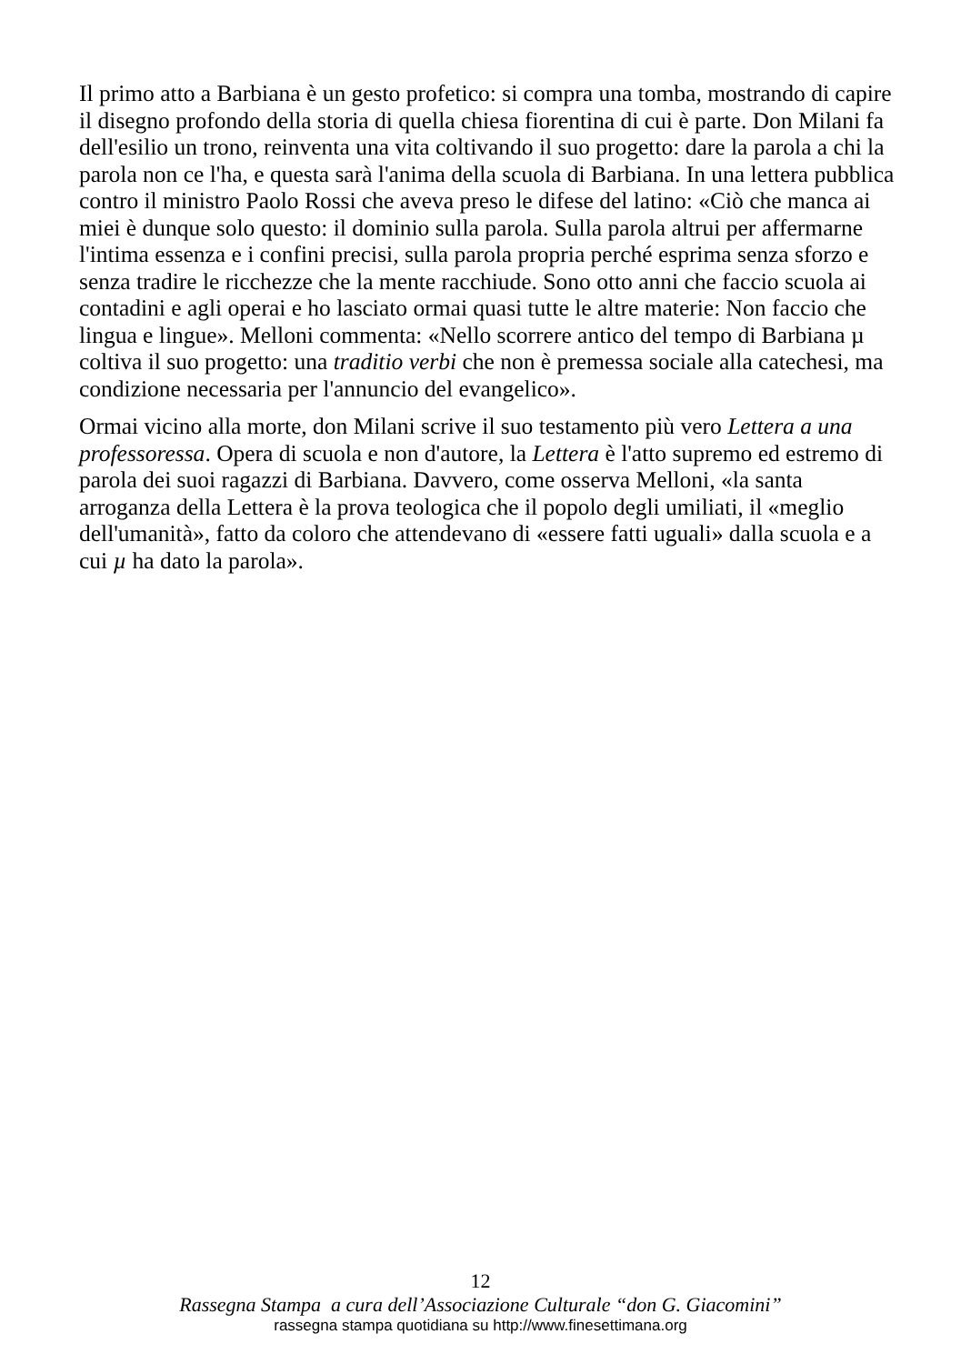Il primo atto a Barbiana è un gesto profetico: si compra una tomba, mostrando di capire il disegno profondo della storia di quella chiesa fiorentina di cui è parte. Don Milani fa dell'esilio un trono, reinventa una vita coltivando il suo progetto: dare la parola a chi la parola non ce l'ha, e questa sarà l'anima della scuola di Barbiana. In una lettera pubblica contro il ministro Paolo Rossi che aveva preso le difese del latino: «Ciò che manca ai miei è dunque solo questo: il dominio sulla parola. Sulla parola altrui per affermarne l'intima essenza e i confini precisi, sulla parola propria perché esprima senza sforzo e senza tradire le ricchezze che la mente racchiude. Sono otto anni che faccio scuola ai contadini e agli operai e ho lasciato ormai quasi tutte le altre materie: Non faccio che lingua e lingue». Melloni commenta: «Nello scorrere antico del tempo di Barbiana µ coltiva il suo progetto: una traditio verbi che non è premessa sociale alla catechesi, ma condizione necessaria per l'annuncio del evangelico».
Ormai vicino alla morte, don Milani scrive il suo testamento più vero Lettera a una professoressa. Opera di scuola e non d'autore, la Lettera è l'atto supremo ed estremo di parola dei suoi ragazzi di Barbiana. Davvero, come osserva Melloni, «la santa arroganza della Lettera è la prova teologica che il popolo degli umiliati, il «meglio dell'umanità», fatto da coloro che attendevano di «essere fatti uguali» dalla scuola e a cui µ ha dato la parola».
12
Rassegna Stampa a cura dell’Associazione Culturale “don G. Giacomini”
rassegna stampa quotidiana su http://www.finesettimana.org